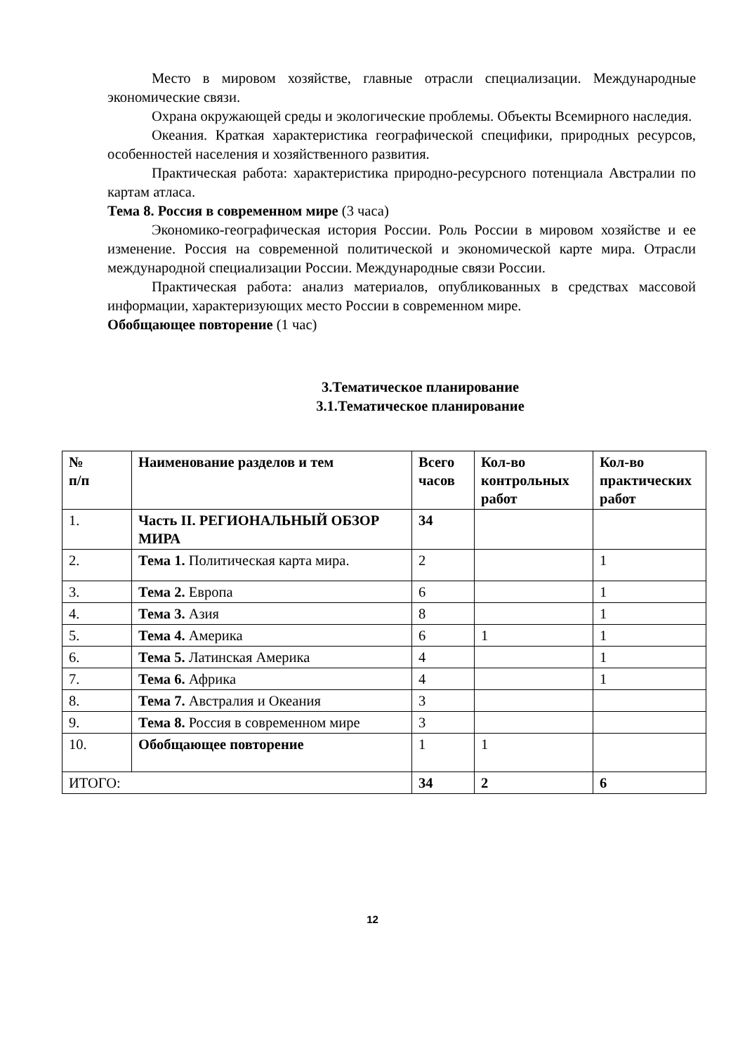Место в мировом хозяйстве, главные отрасли специализации. Международные экономические связи.
Охрана окружающей среды и экологические проблемы. Объекты Всемирного наследия.
Океания. Краткая характеристика географической специфики, природных ресурсов, особенностей населения и хозяйственного развития.
Практическая работа: характеристика природно-ресурсного потенциала Австралии по картам атласа.
Тема 8. Россия в современном мире (3 часа)
Экономико-географическая история России. Роль России в мировом хозяйстве и ее изменение. Россия на современной политической и экономической карте мира. Отрасли международной специализации России. Международные связи России.
Практическая работа: анализ материалов, опубликованных в средствах массовой информации, характеризующих место России в современном мире.
Обобщающее повторение (1 час)
3.Тематическое планирование
3.1.Тематическое планирование
| № п/п | Наименование разделов и тем | Всего часов | Кол-во контрольных работ | Кол-во практических работ |
| --- | --- | --- | --- | --- |
| 1. | Часть II. РЕГИОНАЛЬНЫЙ ОБЗОР МИРА | 34 | | |
| 2. | Тема 1. Политическая карта мира. | 2 | | 1 |
| 3. | Тема 2. Европа | 6 | | 1 |
| 4. | Тема 3. Азия | 8 | | 1 |
| 5. | Тема 4. Америка | 6 | 1 | 1 |
| 6. | Тема 5. Латинская Америка | 4 | | 1 |
| 7. | Тема 6. Африка | 4 | | 1 |
| 8. | Тема 7. Австралия и Океания | 3 | | |
| 9. | Тема 8. Россия в современном мире | 3 | | |
| 10. | Обобщающее повторение | 1 | 1 | |
| ИТОГО: | | 34 | 2 | 6 |
12